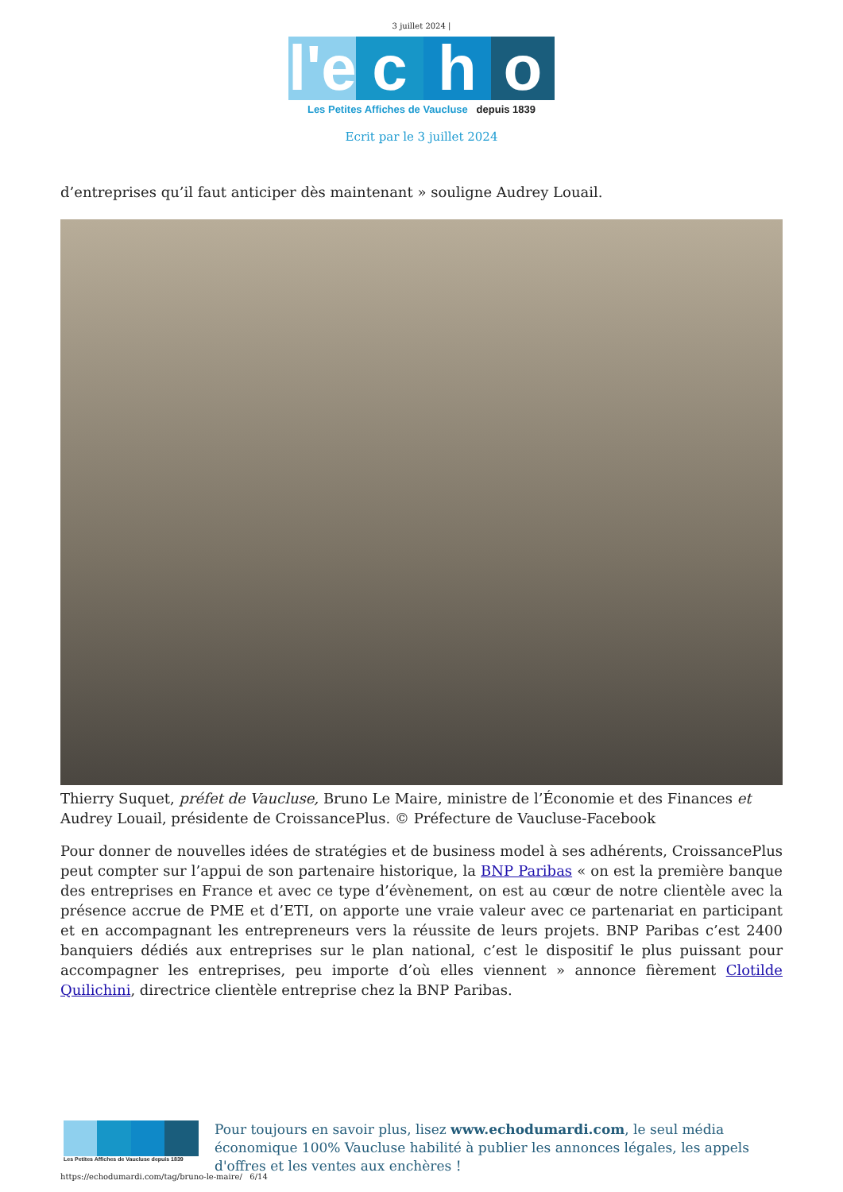3 juillet 2024 |
l'e c h o
Les Petites Affiches de Vaucluse depuis 1839
Ecrit par le 3 juillet 2024
d’entreprises qu’il faut anticiper dès maintenant » souligne Audrey Louail.
Thierry Suquet, préfet de Vaucluse, Bruno Le Maire, ministre de l’Économie et des Finances et Audrey Louail, présidente de CroissancePlus. © Préfecture de Vaucluse-Facebook
Pour donner de nouvelles idées de stratégies et de business model à ses adhérents, CroissancePlus peut compter sur l’appui de son partenaire historique, la BNP Paribas « on est la première banque des entreprises en France et avec ce type d’évènement, on est au cœur de notre clientèle avec la présence accrue de PME et d’ETI, on apporte une vraie valeur avec ce partenariat en participant et en accompagnant les entrepreneurs vers la réussite de leurs projets. BNP Paribas c’est 2400 banquiers dédiés aux entreprises sur le plan national, c’est le dispositif le plus puissant pour accompagner les entreprises, peu importe d’où elles viennent » annonce fièrement Clotilde Quilichini, directrice clientèle entreprise chez la BNP Paribas.
Les Petites Affiches de Vaucluse depuis 1839
Pour toujours en savoir plus, lisez www.echodumardi.com, le seul média économique 100% Vaucluse habilité à publier les annonces légales, les appels d'offres et les ventes aux enchères !
https://echodumardi.com/tag/bruno-le-maire/ 6/14